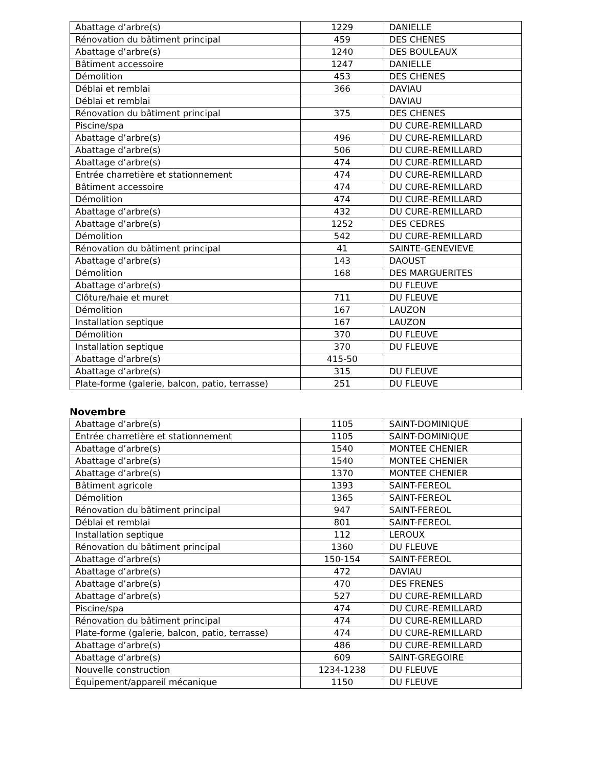| Abattage d’arbre(s) | 1229 | DANIELLE |
| Rénovation du bâtiment principal | 459 | DES CHENES |
| Abattage d’arbre(s) | 1240 | DES BOULEAUX |
| Bâtiment accessoire | 1247 | DANIELLE |
| Démolition | 453 | DES CHENES |
| Déblai et remblai | 366 | DAVIAU |
| Déblai et remblai | | DAVIAU |
| Rénovation du bâtiment principal | 375 | DES CHENES |
| Piscine/spa | | DU CURE-REMILLARD |
| Abattage d’arbre(s) | 496 | DU CURE-REMILLARD |
| Abattage d’arbre(s) | 506 | DU CURE-REMILLARD |
| Abattage d’arbre(s) | 474 | DU CURE-REMILLARD |
| Entrée charretière et stationnement | 474 | DU CURE-REMILLARD |
| Bâtiment accessoire | 474 | DU CURE-REMILLARD |
| Démolition | 474 | DU CURE-REMILLARD |
| Abattage d’arbre(s) | 432 | DU CURE-REMILLARD |
| Abattage d’arbre(s) | 1252 | DES CEDRES |
| Démolition | 542 | DU CURE-REMILLARD |
| Rénovation du bâtiment principal | 41 | SAINTE-GENEVIEVE |
| Abattage d’arbre(s) | 143 | DAOUST |
| Démolition | 168 | DES MARGUERITES |
| Abattage d’arbre(s) | | DU FLEUVE |
| Clôture/haie et muret | 711 | DU FLEUVE |
| Démolition | 167 | LAUZON |
| Installation septique | 167 | LAUZON |
| Démolition | 370 | DU FLEUVE |
| Installation septique | 370 | DU FLEUVE |
| Abattage d’arbre(s) | 415-50 | |
| Abattage d’arbre(s) | 315 | DU FLEUVE |
| Plate-forme (galerie, balcon, patio, terrasse) | 251 | DU FLEUVE |
Novembre
| Abattage d’arbre(s) | 1105 | SAINT-DOMINIQUE |
| Entrée charretière et stationnement | 1105 | SAINT-DOMINIQUE |
| Abattage d’arbre(s) | 1540 | MONTEE CHENIER |
| Abattage d’arbre(s) | 1540 | MONTEE CHENIER |
| Abattage d’arbre(s) | 1370 | MONTEE CHENIER |
| Bâtiment agricole | 1393 | SAINT-FEREOL |
| Démolition | 1365 | SAINT-FEREOL |
| Rénovation du bâtiment principal | 947 | SAINT-FEREOL |
| Déblai et remblai | 801 | SAINT-FEREOL |
| Installation septique | 112 | LEROUX |
| Rénovation du bâtiment principal | 1360 | DU FLEUVE |
| Abattage d’arbre(s) | 150-154 | SAINT-FEREOL |
| Abattage d’arbre(s) | 472 | DAVIAU |
| Abattage d’arbre(s) | 470 | DES FRENES |
| Abattage d’arbre(s) | 527 | DU CURE-REMILLARD |
| Piscine/spa | 474 | DU CURE-REMILLARD |
| Rénovation du bâtiment principal | 474 | DU CURE-REMILLARD |
| Plate-forme (galerie, balcon, patio, terrasse) | 474 | DU CURE-REMILLARD |
| Abattage d’arbre(s) | 486 | DU CURE-REMILLARD |
| Abattage d’arbre(s) | 609 | SAINT-GREGOIRE |
| Nouvelle construction | 1234-1238 | DU FLEUVE |
| Équipement/appareil mécanique | 1150 | DU FLEUVE |